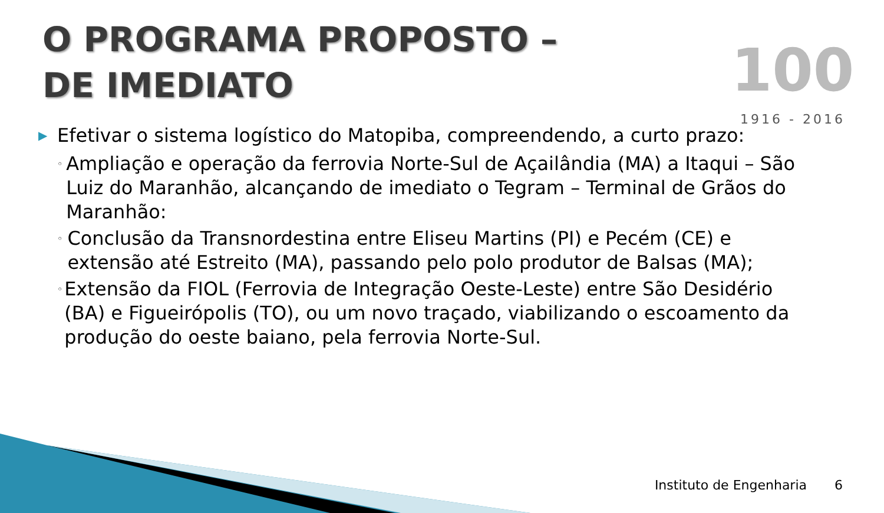O PROGRAMA PROPOSTO – DE IMEDIATO
100
1916 - 2016
▶ Efetivar o sistema logístico do Matopiba, compreendendo, a curto prazo:
◦ Ampliação e operação da ferrovia Norte-Sul de Açailândia (MA) a Itaqui – São Luiz do Maranhão, alcançando de imediato o Tegram – Terminal de Grãos do Maranhão:
◦ Conclusão da Transnordestina entre Eliseu Martins (PI) e Pecém (CE) e extensão até Estreito (MA), passando pelo polo produtor de Balsas (MA);
◦ Extensão da FIOL (Ferrovia de Integração Oeste-Leste) entre São Desidério (BA) e Figueirópolis (TO), ou um novo traçado, viabilizando o escoamento da produção do oeste baiano, pela ferrovia Norte-Sul.
Instituto de Engenharia 6